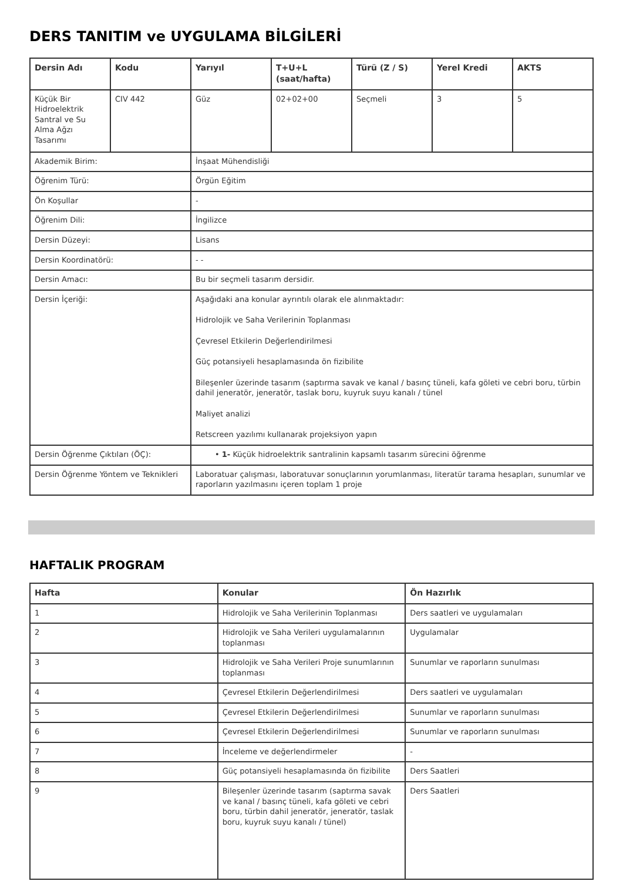DERS TANITIM ve UYGULAMA BİLGİLERİ
| Dersin Adı | Kodu | Yarıyıl | T+U+L (saat/hafta) | Türü (Z / S) | Yerel Kredi | AKTS |
| --- | --- | --- | --- | --- | --- | --- |
| Küçük Bir Hidroelektrik Santral ve Su Alma Ağzı Tasarımı | CIV 442 | Güz | 02+02+00 | Seçmeli | 3 | 5 |
| Akademik Birim: | | İnşaat Mühendisliği | | | | |
| Öğrenim Türü: | | Örgün Eğitim | | | | |
| Ön Koşullar | | - | | | | |
| Öğrenim Dili: | | İngilizce | | | | |
| Dersin Düzeyi: | | Lisans | | | | |
| Dersin Koordinatörü: | | - - | | | | |
| Dersin Amacı: | | Bu bir seçmeli tasarım dersidir. | | | | |
| Dersin İçeriği: | | Aşağıdaki ana konular ayrıntılı olarak ele alınmaktadır: Hidrolojik ve Saha Verilerinin Toplanması Çevresel Etkilerin Değerlendirilmesi Güç potansiyeli hesaplamasında ön fizibilite Bileşenler üzerinde tasarım (saptırma savak ve kanal / basınç tüneli, kafa göleti ve cebri boru, türbin dahil jeneratör, jeneratör, taslak boru, kuyruk suyu kanalı / tünel Maliyet analizi Retscreen yazılımı kullanarak projeksiyon yapın | | | | |
| Dersin Öğrenme Çıktıları (ÖÇ): | | • 1- Küçük hidroelektrik santralinin kapsamlı tasarım sürecini öğrenme | | | | |
| Dersin Öğrenme Yöntem ve Teknikleri | | Laboratuar çalışması, laboratuvar sonuçlarının yorumlanması, literatür tarama hesapları, sunumlar ve raporların yazılmasını içeren toplam 1 proje | | | | |
HAFTALIK PROGRAM
| Hafta | Konular | Ön Hazırlık |
| --- | --- | --- |
| 1 | Hidrolojik ve Saha Verilerinin Toplanması | Ders saatleri ve uygulamaları |
| 2 | Hidrolojik ve Saha Verileri uygulamalarının toplanması | Uygulamalar |
| 3 | Hidrolojik ve Saha Verileri Proje sunumlarının toplanması | Sunumlar ve raporların sunulması |
| 4 | Çevresel Etkilerin Değerlendirilmesi | Ders saatleri ve uygulamaları |
| 5 | Çevresel Etkilerin Değerlendirilmesi | Sunumlar ve raporların sunulması |
| 6 | Çevresel Etkilerin Değerlendirilmesi | Sunumlar ve raporların sunulması |
| 7 | İnceleme ve değerlendirmeler | - |
| 8 | Güç potansiyeli hesaplamasında ön fizibilite | Ders Saatleri |
| 9 | Bileşenler üzerinde tasarım (saptırma savak ve kanal / basınç tüneli, kafa göleti ve cebri boru, türbin dahil jeneratör, jeneratör, taslak boru, kuyruk suyu kanalı / tünel) | Ders Saatleri |